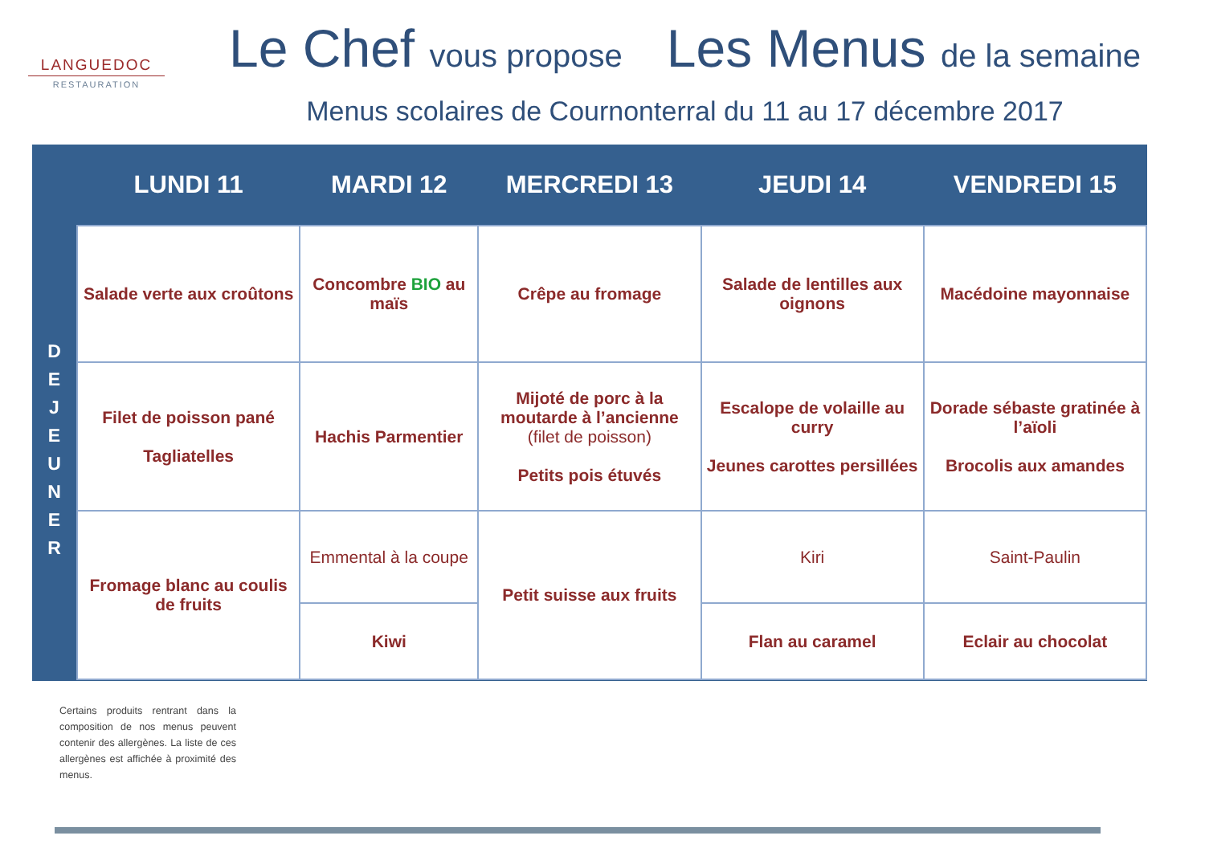LANGUEDOC
RESTAURATION
Le Chef vous propose Les Menus de la semaine
Menus scolaires de Cournonterral du 11 au 17 décembre 2017
D
E
J
E
U
N
E
R
| LUNDI 11 | MARDI 12 | MERCREDI 13 | JEUDI 14 | VENDREDI 15 |
| --- | --- | --- | --- | --- |
| Salade verte aux croûtons | Concombre BIO au maïs | Crêpe au fromage | Salade de lentilles aux oignons | Macédoine mayonnaise |
| Filet de poisson pané Tagliatelles | Hachis Parmentier | Mijoté de porc à la moutarde à l’ancienne (filet de poisson) Petits pois étuvés | Escalope de volaille au curry Jeunes carottes persillées | Dorade sébaste gratinée à l’aïoli Brocolis aux amandes |
| Fromage blanc au coulis de fruits | Emmental à la coupe | Petit suisse aux fruits | Kiri | Saint-Paulin |
| | Kiwi | | Flan au caramel | Eclair au chocolat |
Certains produits rentrant dans la composition de nos menus peuvent contenir des allergènes. La liste de ces allergènes est affichée à proximité des menus.